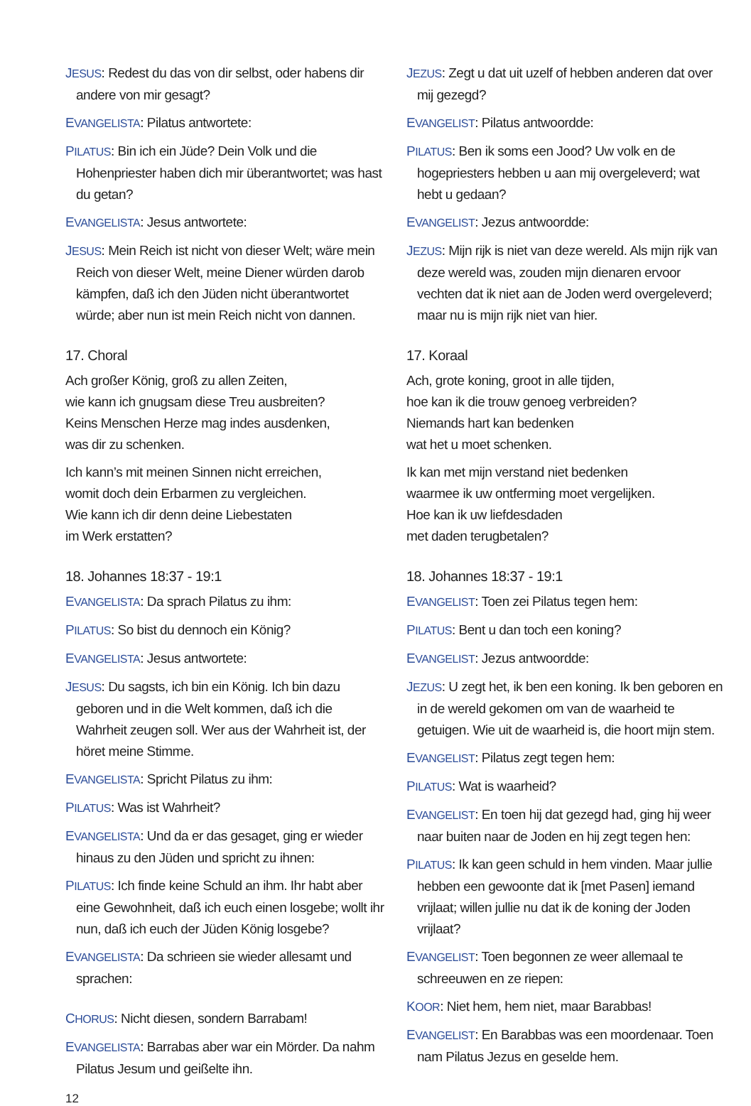JESUS: Redest du das von dir selbst, oder habens dir andere von mir gesagt?
EVANGELISTA: Pilatus antwortete:
PILATUS: Bin ich ein Jüde? Dein Volk und die Hohenpriester haben dich mir überantwortet; was hast du getan?
EVANGELISTA: Jesus antwortete:
JESUS: Mein Reich ist nicht von dieser Welt; wäre mein Reich von dieser Welt, meine Diener würden darob kämpfen, daß ich den Jüden nicht überantwortet würde; aber nun ist mein Reich nicht von dannen.
17. Choral
Ach großer König, groß zu allen Zeiten,
wie kann ich gnugsam diese Treu ausbreiten?
Keins Menschen Herze mag indes ausdenken,
was dir zu schenken.
Ich kann’s mit meinen Sinnen nicht erreichen,
womit doch dein Erbarmen zu vergleichen.
Wie kann ich dir denn deine Liebestaten
im Werk erstatten?
18. Johannes 18:37 - 19:1
EVANGELISTA: Da sprach Pilatus zu ihm:
PILATUS: So bist du dennoch ein König?
EVANGELISTA: Jesus antwortete:
JESUS: Du sagsts, ich bin ein König. Ich bin dazu geboren und in die Welt kommen, daß ich die Wahrheit zeugen soll. Wer aus der Wahrheit ist, der höret meine Stimme.
EVANGELISTA: Spricht Pilatus zu ihm:
PILATUS: Was ist Wahrheit?
EVANGELISTA: Und da er das gesaget, ging er wieder hinaus zu den Jüden und spricht zu ihnen:
PILATUS: Ich finde keine Schuld an ihm. Ihr habt aber eine Gewohnheit, daß ich euch einen losgebe; wollt ihr nun, daß ich euch der Jüden König losgebe?
EVANGELISTA: Da schrieen sie wieder allesamt und sprachen:
CHORUS: Nicht diesen, sondern Barrabam!
EVANGELISTA: Barrabas aber war ein Mörder. Da nahm Pilatus Jesum und geißelte ihn.
JEZUS: Zegt u dat uit uzelf of hebben anderen dat over mij gezegd?
EVANGELIST: Pilatus antwoordde:
PILATUS: Ben ik soms een Jood? Uw volk en de hogepriesters hebben u aan mij overgeleverd; wat hebt u gedaan?
EVANGELIST: Jezus antwoordde:
JEZUS: Mijn rijk is niet van deze wereld. Als mijn rijk van deze wereld was, zouden mijn dienaren ervoor vechten dat ik niet aan de Joden werd overgeleverd; maar nu is mijn rijk niet van hier.
17. Koraal
Ach, grote koning, groot in alle tijden,
hoe kan ik die trouw genoeg verbreiden?
Niemands hart kan bedenken
wat het u moet schenken.
Ik kan met mijn verstand niet bedenken
waarmee ik uw ontferming moet vergelijken.
Hoe kan ik uw liefdesdaden
met daden terugbetalen?
18. Johannes 18:37 - 19:1
EVANGELIST: Toen zei Pilatus tegen hem:
PILATUS: Bent u dan toch een koning?
EVANGELIST: Jezus antwoordde:
JEZUS: U zegt het, ik ben een koning. Ik ben geboren en in de wereld gekomen om van de waarheid te getuigen. Wie uit de waarheid is, die hoort mijn stem.
EVANGELIST: Pilatus zegt tegen hem:
PILATUS: Wat is waarheid?
EVANGELIST: En toen hij dat gezegd had, ging hij weer naar buiten naar de Joden en hij zegt tegen hen:
PILATUS: Ik kan geen schuld in hem vinden. Maar jullie hebben een gewoonte dat ik [met Pasen] iemand vrijlaat; willen jullie nu dat ik de koning der Joden vrijlaat?
EVANGELIST: Toen begonnen ze weer allemaal te schreeuwen en ze riepen:
KOOR: Niet hem, hem niet, maar Barabbas!
EVANGELIST: En Barabbas was een moordenaar. Toen nam Pilatus Jezus en geselde hem.
12